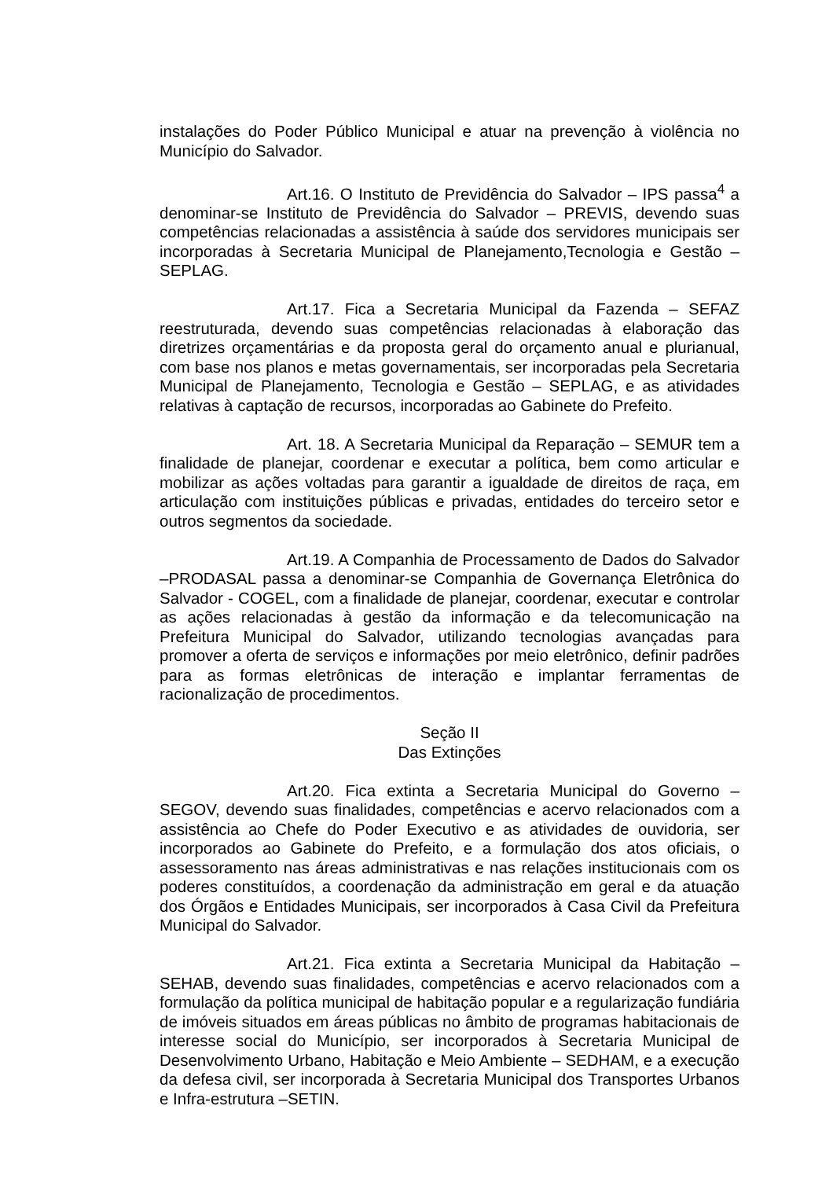instalações do Poder Público Municipal e atuar na prevenção à violência no Município do Salvador.
Art.16. O Instituto de Previdência do Salvador – IPS passa<sup>4</sup> a denominar-se Instituto de Previdência do Salvador – PREVIS, devendo suas competências relacionadas a assistência à saúde dos servidores municipais ser incorporadas à Secretaria Municipal de Planejamento,Tecnologia e Gestão –SEPLAG.
Art.17. Fica a Secretaria Municipal da Fazenda – SEFAZ reestruturada, devendo suas competências relacionadas à elaboração das diretrizes orçamentárias e da proposta geral do orçamento anual e plurianual, com base nos planos e metas governamentais, ser incorporadas pela Secretaria Municipal de Planejamento, Tecnologia e Gestão – SEPLAG, e as atividades relativas à captação de recursos, incorporadas ao Gabinete do Prefeito.
Art. 18. A Secretaria Municipal da Reparação – SEMUR tem a finalidade de planejar, coordenar e executar a política, bem como articular e mobilizar as ações voltadas para garantir a igualdade de direitos de raça, em articulação com instituições públicas e privadas, entidades do terceiro setor e outros segmentos da sociedade.
Art.19. A Companhia de Processamento de Dados do Salvador –PRODASAL passa a denominar-se Companhia de Governança Eletrônica do Salvador - COGEL, com a finalidade de planejar, coordenar, executar e controlar as ações relacionadas à gestão da informação e da telecomunicação na Prefeitura Municipal do Salvador, utilizando tecnologias avançadas para promover a oferta de serviços e informações por meio eletrônico, definir padrões para as formas eletrônicas de interação e implantar ferramentas de racionalização de procedimentos.
Seção II
Das Extinções
Art.20. Fica extinta a Secretaria Municipal do Governo – SEGOV, devendo suas finalidades, competências e acervo relacionados com a assistência ao Chefe do Poder Executivo e as atividades de ouvidoria, ser incorporados ao Gabinete do Prefeito, e a formulação dos atos oficiais, o assessoramento nas áreas administrativas e nas relações institucionais com os poderes constituídos, a coordenação da administração em geral e da atuação dos Órgãos e Entidades Municipais, ser incorporados à Casa Civil da Prefeitura Municipal do Salvador.
Art.21. Fica extinta a Secretaria Municipal da Habitação – SEHAB, devendo suas finalidades, competências e acervo relacionados com a formulação da política municipal de habitação popular e a regularização fundiária de imóveis situados em áreas públicas no âmbito de programas habitacionais de interesse social do Município, ser incorporados à Secretaria Municipal de Desenvolvimento Urbano, Habitação e Meio Ambiente – SEDHAM, e a execução da defesa civil, ser incorporada à Secretaria Municipal dos Transportes Urbanos e Infra-estrutura –SETIN.